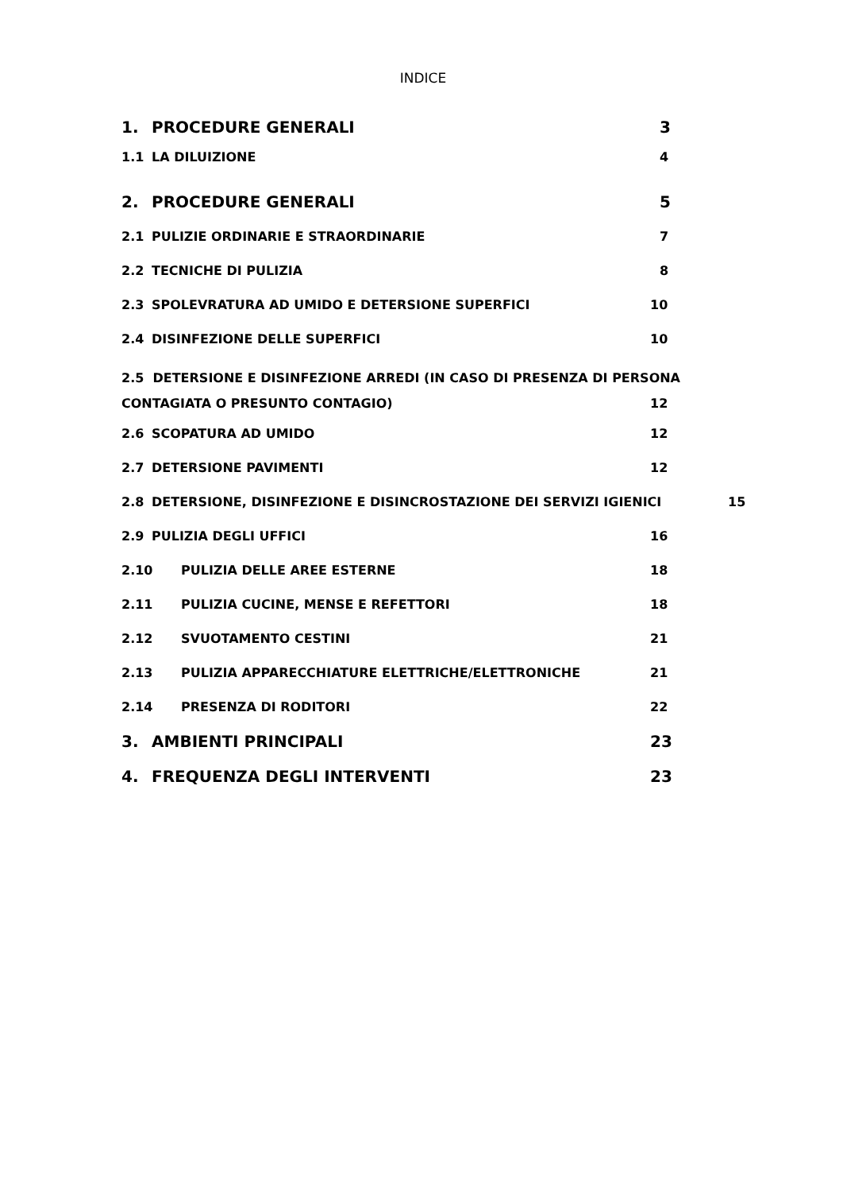INDICE
1. PROCEDURE GENERALI 3
1.1 LA DILUIZIONE 4
2. PROCEDURE GENERALI 5
2.1 PULIZIE ORDINARIE E STRAORDINARIE 7
2.2 TECNICHE DI PULIZIA 8
2.3 SPOLEVRATURA AD UMIDO E DETERSIONE SUPERFICI 10
2.4 DISINFEZIONE DELLE SUPERFICI 10
2.5 DETERSIONE E DISINFEZIONE ARREDI (IN CASO DI PRESENZA DI PERSONA
CONTAGIATA O PRESUNTO CONTAGIO) 12
2.6 SCOPATURA AD UMIDO 12
2.7 DETERSIONE PAVIMENTI 12
2.8 DETERSIONE, DISINFEZIONE E DISINCROSTAZIONE DEI SERVIZI IGIENICI 15
2.9 PULIZIA DEGLI UFFICI 16
2.10 PULIZIA DELLE AREE ESTERNE 18
2.11 PULIZIA CUCINE, MENSE E REFETTORI 18
2.12 SVUOTAMENTO CESTINI 21
2.13 PULIZIA APPARECCHIATURE ELETTRICHE/ELETTRONICHE 21
2.14 PRESENZA DI RODITORI 22
3. AMBIENTI PRINCIPALI 23
4. FREQUENZA DEGLI INTERVENTI 23